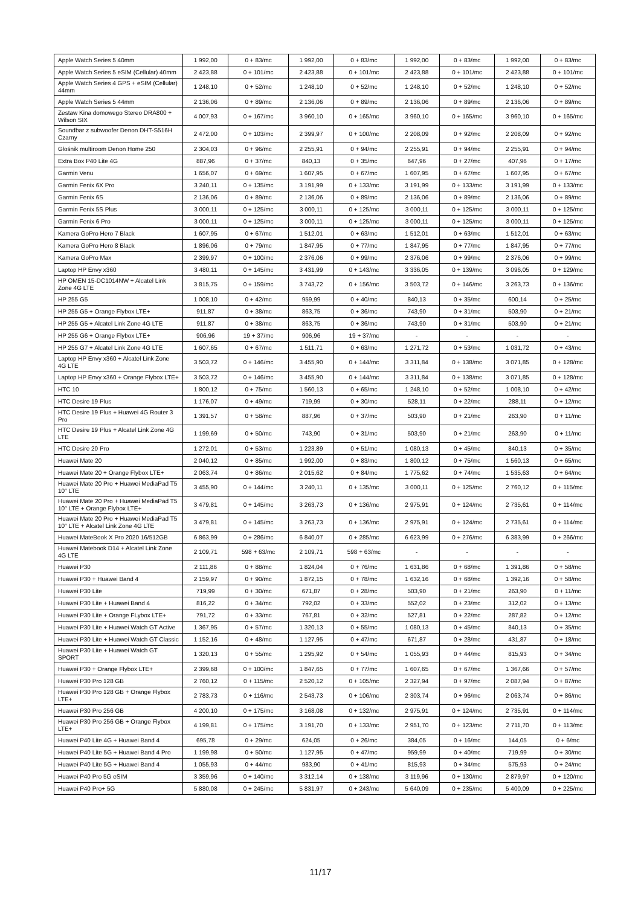| Apple Watch Series 5 40mm | 1 992,00 | 0 + 83/mc | 1 992,00 | 0 + 83/mc | 1 992,00 | 0 + 83/mc | 1 992,00 | 0 + 83/mc |
| Apple Watch Series 5 eSIM (Cellular) 40mm | 2 423,88 | 0 + 101/mc | 2 423,88 | 0 + 101/mc | 2 423,88 | 0 + 101/mc | 2 423,88 | 0 + 101/mc |
| Apple Watch Series 4 GPS + eSIM (Cellular) 44mm | 1 248,10 | 0 + 52/mc | 1 248,10 | 0 + 52/mc | 1 248,10 | 0 + 52/mc | 1 248,10 | 0 + 52/mc |
| Apple Watch Series 5 44mm | 2 136,06 | 0 + 89/mc | 2 136,06 | 0 + 89/mc | 2 136,06 | 0 + 89/mc | 2 136,06 | 0 + 89/mc |
| Zestaw Kina domowego Stereo DRA800 + Wilson SIX | 4 007,93 | 0 + 167/mc | 3 960,10 | 0 + 165/mc | 3 960,10 | 0 + 165/mc | 3 960,10 | 0 + 165/mc |
| Soundbar z subwoofer Denon DHT-S516H Czarny | 2 472,00 | 0 + 103/mc | 2 399,97 | 0 + 100/mc | 2 208,09 | 0 + 92/mc | 2 208,09 | 0 + 92/mc |
| Głośnik multiroom Denon Home 250 | 2 304,03 | 0 + 96/mc | 2 255,91 | 0 + 94/mc | 2 255,91 | 0 + 94/mc | 2 255,91 | 0 + 94/mc |
| Extra Box P40 Lite 4G | 887,96 | 0 + 37/mc | 840,13 | 0 + 35/mc | 647,96 | 0 + 27/mc | 407,96 | 0 + 17/mc |
| Garmin Venu | 1 656,07 | 0 + 69/mc | 1 607,95 | 0 + 67/mc | 1 607,95 | 0 + 67/mc | 1 607,95 | 0 + 67/mc |
| Garmin Fenix 6X Pro | 3 240,11 | 0 + 135/mc | 3 191,99 | 0 + 133/mc | 3 191,99 | 0 + 133/mc | 3 191,99 | 0 + 133/mc |
| Garmin Fenix 6S | 2 136,06 | 0 + 89/mc | 2 136,06 | 0 + 89/mc | 2 136,06 | 0 + 89/mc | 2 136,06 | 0 + 89/mc |
| Garmin Fenix 5S Plus | 3 000,11 | 0 + 125/mc | 3 000,11 | 0 + 125/mc | 3 000,11 | 0 + 125/mc | 3 000,11 | 0 + 125/mc |
| Garmin Fenix 6 Pro | 3 000,11 | 0 + 125/mc | 3 000,11 | 0 + 125/mc | 3 000,11 | 0 + 125/mc | 3 000,11 | 0 + 125/mc |
| Kamera GoPro Hero 7 Black | 1 607,95 | 0 + 67/mc | 1 512,01 | 0 + 63/mc | 1 512,01 | 0 + 63/mc | 1 512,01 | 0 + 63/mc |
| Kamera GoPro Hero 8 Black | 1 896,06 | 0 + 79/mc | 1 847,95 | 0 + 77/mc | 1 847,95 | 0 + 77/mc | 1 847,95 | 0 + 77/mc |
| Kamera GoPro Max | 2 399,97 | 0 + 100/mc | 2 376,06 | 0 + 99/mc | 2 376,06 | 0 + 99/mc | 2 376,06 | 0 + 99/mc |
| Laptop HP Envy x360 | 3 480,11 | 0 + 145/mc | 3 431,99 | 0 + 143/mc | 3 336,05 | 0 + 139/mc | 3 096,05 | 0 + 129/mc |
| HP OMEN 15-DC1014NW + Alcatel Link Zone 4G LTE | 3 815,75 | 0 + 159/mc | 3 743,72 | 0 + 156/mc | 3 503,72 | 0 + 146/mc | 3 263,73 | 0 + 136/mc |
| HP 255 G5 | 1 008,10 | 0 + 42/mc | 959,99 | 0 + 40/mc | 840,13 | 0 + 35/mc | 600,14 | 0 + 25/mc |
| HP 255 G5 + Orange Flybox LTE+ | 911,87 | 0 + 38/mc | 863,75 | 0 + 36/mc | 743,90 | 0 + 31/mc | 503,90 | 0 + 21/mc |
| HP 255 G5 + Alcatel Link Zone 4G LTE | 911,87 | 0 + 38/mc | 863,75 | 0 + 36/mc | 743,90 | 0 + 31/mc | 503,90 | 0 + 21/mc |
| HP 255 G6 + Orange Flybox LTE+ | 906,96 | 19 + 37/mc | 906,96 | 19 + 37/mc | - | - | - | - |
| HP 255 G7 + Alcatel Link Zone 4G LTE | 1 607,65 | 0 + 67/mc | 1 511,71 | 0 + 63/mc | 1 271,72 | 0 + 53/mc | 1 031,72 | 0 + 43/mc |
| Laptop HP Envy x360 + Alcatel Link Zone 4G LTE | 3 503,72 | 0 + 146/mc | 3 455,90 | 0 + 144/mc | 3 311,84 | 0 + 138/mc | 3 071,85 | 0 + 128/mc |
| Laptop HP Envy x360 + Orange Flybox LTE+ | 3 503,72 | 0 + 146/mc | 3 455,90 | 0 + 144/mc | 3 311,84 | 0 + 138/mc | 3 071,85 | 0 + 128/mc |
| HTC 10 | 1 800,12 | 0 + 75/mc | 1 560,13 | 0 + 65/mc | 1 248,10 | 0 + 52/mc | 1 008,10 | 0 + 42/mc |
| HTC Desire 19 Plus | 1 176,07 | 0 + 49/mc | 719,99 | 0 + 30/mc | 528,11 | 0 + 22/mc | 288,11 | 0 + 12/mc |
| HTC Desire 19 Plus + Huawei 4G Router 3 Pro | 1 391,57 | 0 + 58/mc | 887,96 | 0 + 37/mc | 503,90 | 0 + 21/mc | 263,90 | 0 + 11/mc |
| HTC Desire 19 Plus + Alcatel Link Zone 4G LTE | 1 199,69 | 0 + 50/mc | 743,90 | 0 + 31/mc | 503,90 | 0 + 21/mc | 263,90 | 0 + 11/mc |
| HTC Desire 20 Pro | 1 272,01 | 0 + 53/mc | 1 223,89 | 0 + 51/mc | 1 080,13 | 0 + 45/mc | 840,13 | 0 + 35/mc |
| Huawei Mate 20 | 2 040,12 | 0 + 85/mc | 1 992,00 | 0 + 83/mc | 1 800,12 | 0 + 75/mc | 1 560,13 | 0 + 65/mc |
| Huawei Mate 20 + Orange Flybox LTE+ | 2 063,74 | 0 + 86/mc | 2 015,62 | 0 + 84/mc | 1 775,62 | 0 + 74/mc | 1 535,63 | 0 + 64/mc |
| Huawei Mate 20 Pro + Huawei MediaPad T5 10″ LTE | 3 455,90 | 0 + 144/mc | 3 240,11 | 0 + 135/mc | 3 000,11 | 0 + 125/mc | 2 760,12 | 0 + 115/mc |
| Huawei Mate 20 Pro + Huawei MediaPad T5 10″ LTE + Orange Flybox LTE+ | 3 479,81 | 0 + 145/mc | 3 263,73 | 0 + 136/mc | 2 975,91 | 0 + 124/mc | 2 735,61 | 0 + 114/mc |
| Huawei Mate 20 Pro + Huawei MediaPad T5 10″ LTE + Alcatel Link Zone 4G LTE | 3 479,81 | 0 + 145/mc | 3 263,73 | 0 + 136/mc | 2 975,91 | 0 + 124/mc | 2 735,61 | 0 + 114/mc |
| Huawei MateBook X Pro 2020 16/512GB | 6 863,99 | 0 + 286/mc | 6 840,07 | 0 + 285/mc | 6 623,99 | 0 + 276/mc | 6 383,99 | 0 + 266/mc |
| Huawei Matebook D14 + Alcatel Link Zone 4G LTE | 2 109,71 | 598 + 63/mc | 2 109,71 | 598 + 63/mc | - | - | - | - |
| Huawei P30 | 2 111,86 | 0 + 88/mc | 1 824,04 | 0 + 76/mc | 1 631,86 | 0 + 68/mc | 1 391,86 | 0 + 58/mc |
| Huawei P30 + Huawei Band 4 | 2 159,97 | 0 + 90/mc | 1 872,15 | 0 + 78/mc | 1 632,16 | 0 + 68/mc | 1 392,16 | 0 + 58/mc |
| Huawei P30 Lite | 719,99 | 0 + 30/mc | 671,87 | 0 + 28/mc | 503,90 | 0 + 21/mc | 263,90 | 0 + 11/mc |
| Huawei P30 Lite + Huawei Band 4 | 816,22 | 0 + 34/mc | 792,02 | 0 + 33/mc | 552,02 | 0 + 23/mc | 312,02 | 0 + 13/mc |
| Huawei P30 Lite + Orange FLybox LTE+ | 791,72 | 0 + 33/mc | 767,81 | 0 + 32/mc | 527,81 | 0 + 22/mc | 287,82 | 0 + 12/mc |
| Huawei P30 Lite + Huawei Watch GT Active | 1 367,95 | 0 + 57/mc | 1 320,13 | 0 + 55/mc | 1 080,13 | 0 + 45/mc | 840,13 | 0 + 35/mc |
| Huawei P30 Lite + Huawei Watch GT Classic | 1 152,16 | 0 + 48/mc | 1 127,95 | 0 + 47/mc | 671,87 | 0 + 28/mc | 431,87 | 0 + 18/mc |
| Huawei P30 Lite + Huawei Watch GT SPORT | 1 320,13 | 0 + 55/mc | 1 295,92 | 0 + 54/mc | 1 055,93 | 0 + 44/mc | 815,93 | 0 + 34/mc |
| Huawei P30 + Orange Flybox LTE+ | 2 399,68 | 0 + 100/mc | 1 847,65 | 0 + 77/mc | 1 607,65 | 0 + 67/mc | 1 367,66 | 0 + 57/mc |
| Huawei P30 Pro 128 GB | 2 760,12 | 0 + 115/mc | 2 520,12 | 0 + 105/mc | 2 327,94 | 0 + 97/mc | 2 087,94 | 0 + 87/mc |
| Huawei P30 Pro 128 GB + Orange Flybox LTE+ | 2 783,73 | 0 + 116/mc | 2 543,73 | 0 + 106/mc | 2 303,74 | 0 + 96/mc | 2 063,74 | 0 + 86/mc |
| Huawei P30 Pro 256 GB | 4 200,10 | 0 + 175/mc | 3 168,08 | 0 + 132/mc | 2 975,91 | 0 + 124/mc | 2 735,91 | 0 + 114/mc |
| Huawei P30 Pro 256 GB + Orange Flybox LTE+ | 4 199,81 | 0 + 175/mc | 3 191,70 | 0 + 133/mc | 2 951,70 | 0 + 123/mc | 2 711,70 | 0 + 113/mc |
| Huawei P40 Lite 4G + Huawei Band 4 | 695,78 | 0 + 29/mc | 624,05 | 0 + 26/mc | 384,05 | 0 + 16/mc | 144,05 | 0 + 6/mc |
| Huawei P40 Lite 5G + Huawei Band 4 Pro | 1 199,98 | 0 + 50/mc | 1 127,95 | 0 + 47/mc | 959,99 | 0 + 40/mc | 719,99 | 0 + 30/mc |
| Huawei P40 Lite 5G + Huawei Band 4 | 1 055,93 | 0 + 44/mc | 983,90 | 0 + 41/mc | 815,93 | 0 + 34/mc | 575,93 | 0 + 24/mc |
| Huawei P40 Pro 5G eSIM | 3 359,96 | 0 + 140/mc | 3 312,14 | 0 + 138/mc | 3 119,96 | 0 + 130/mc | 2 879,97 | 0 + 120/mc |
| Huawei P40 Pro+ 5G | 5 880,08 | 0 + 245/mc | 5 831,97 | 0 + 243/mc | 5 640,09 | 0 + 235/mc | 5 400,09 | 0 + 225/mc |
11/17